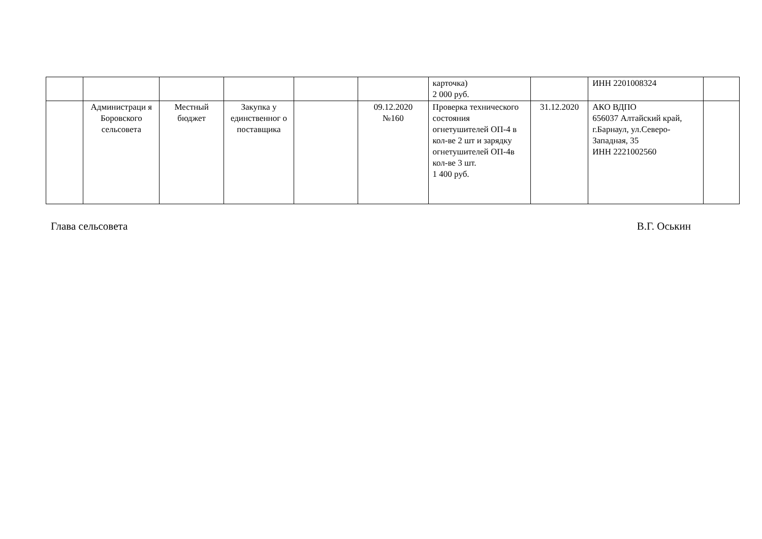| | | | | | | карточка) 2 000 руб. | | ИНН 2201008324 | |
| | Администраци я Боровского сельсовета | Местный бюджет | Закупка у единственног о поставщика | | 09.12.2020 №160 | Проверка технического состояния огнетушителей ОП-4 в кол-ве 2 шт и зарядку огнетушителей ОП-4в кол-ве 3 шт. 1 400 руб. | 31.12.2020 | АКО ВДПО 656037 Алтайский край, г.Барнаул, ул.Северо-Западная, 35 ИНН 2221002560 | |
Глава сельсовета В.Г. Оськин